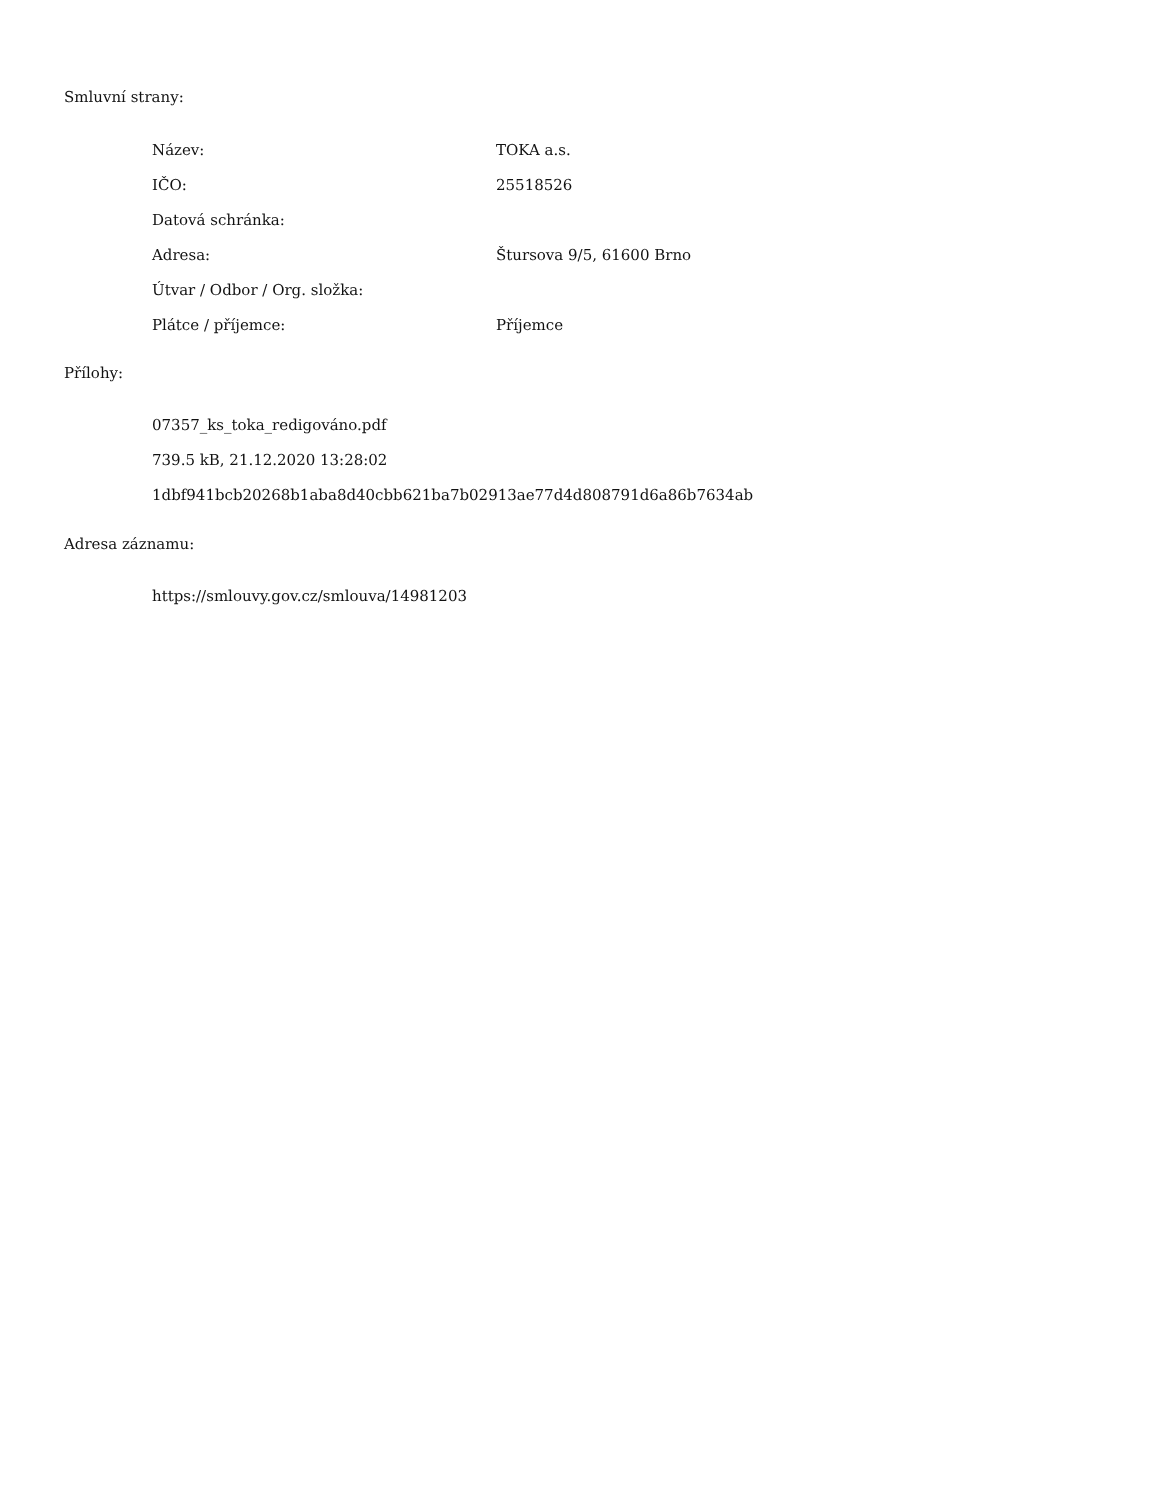Smluvní strany:
| Název: | TOKA a.s. |
| IČO: | 25518526 |
| Datová schránka: | |
| Adresa: | Štursova 9/5, 61600 Brno |
| Útvar / Odbor / Org. složka: | |
| Plátce / příjemce: | Příjemce |
Přílohy:
07357_ks_toka_redigováno.pdf
739.5 kB, 21.12.2020 13:28:02
1dbf941bcb20268b1aba8d40cbb621ba7b02913ae77d4d808791d6a86b7634ab
Adresa záznamu:
https://smlouvy.gov.cz/smlouva/14981203